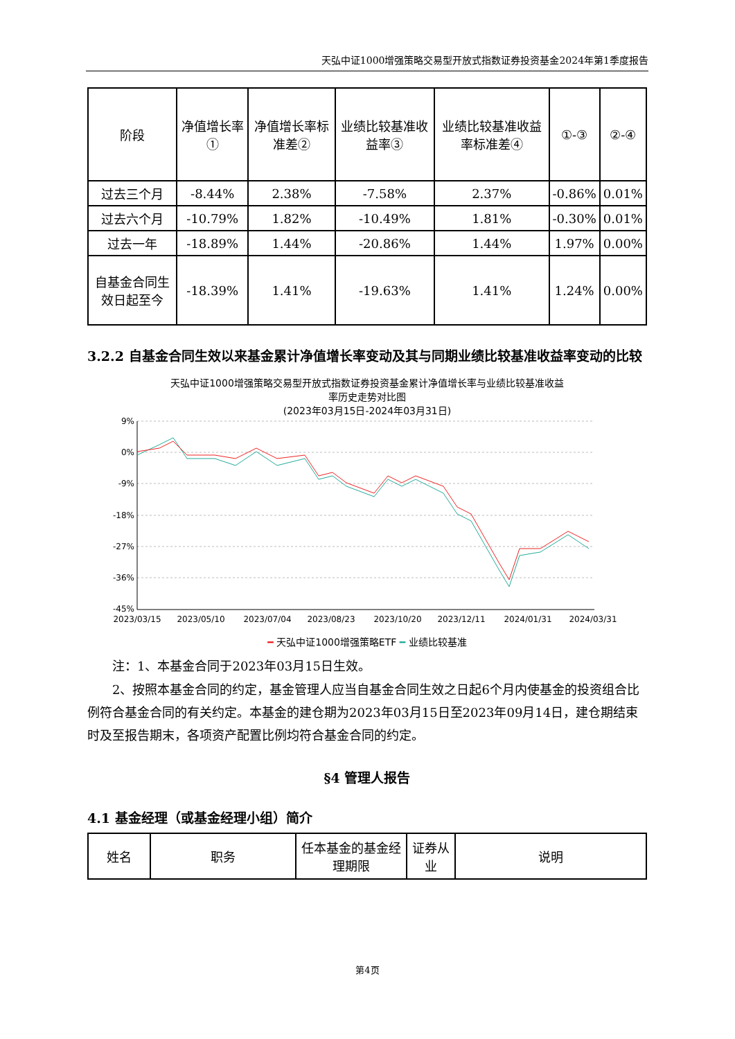天弘中证1000增强策略交易型开放式指数证券投资基金2024年第1季度报告
| 阶段 | 净值增长率① | 净值增长率标准差② | 业绩比较基准收益率③ | 业绩比较基准收益率标准差④ | ①-③ | ②-④ |
| --- | --- | --- | --- | --- | --- | --- |
| 过去三个月 | -8.44% | 2.38% | -7.58% | 2.37% | -0.86% | 0.01% |
| 过去六个月 | -10.79% | 1.82% | -10.49% | 1.81% | -0.30% | 0.01% |
| 过去一年 | -18.89% | 1.44% | -20.86% | 1.44% | 1.97% | 0.00% |
| 自基金合同生效日起至今 | -18.39% | 1.41% | -19.63% | 1.41% | 1.24% | 0.00% |
3.2.2 自基金合同生效以来基金累计净值增长率变动及其与同期业绩比较基准收益率变动的比较
天弘中证1000增强策略交易型开放式指数证券投资基金累计净值增长率与业绩比较基准收益
率历史走势对比图
(2023年03月15日-2024年03月31日)
9%
0%
-9%
-18%
-27%
-36%
-45%
2023/03/15
2023/05/10
2023/07/04
2023/08/23
2023/10/20
2023/12/11
2024/01/31
2024/03/31
━ 天弘中证1000增强策略ETF ━ 业绩比较基准
注：1、本基金合同于2023年03月15日生效。
2、按照本基金合同的约定，基金管理人应当自基金合同生效之日起6个月内使基金的投资组合比例符合基金合同的有关约定。本基金的建仓期为2023年03月15日至2023年09月14日，建仓期结束时及至报告期末，各项资产配置比例均符合基金合同的约定。
§4 管理人报告
4.1 基金经理（或基金经理小组）简介
| 姓名 | 职务 | 任本基金的基金经理期限 | 证券从业 | 说明 |
| --- | --- | --- | --- | --- |
第4页